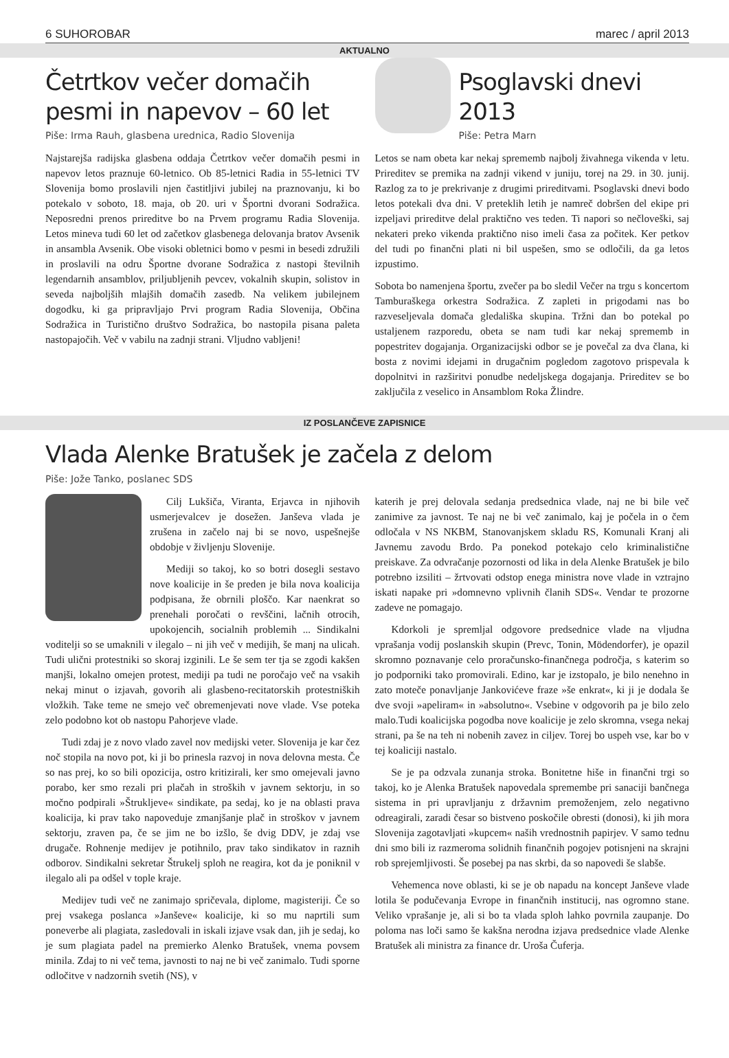6 SUHOROBAR marec / april 2013
AKTUALNO
Četrtkov večer domačih pesmi in napevov – 60 let
Piše: Irma Rauh, glasbena urednica, Radio Slovenija
Najstarejša radijska glasbena oddaja Četrtkov večer domačih pesmi in napevov letos praznuje 60-letnico. Ob 85-letnici Radia in 55-letnici TV Slovenija bomo proslavili njen častitljivi jubilej na praznovanju, ki bo potekalo v soboto, 18. maja, ob 20. uri v Športni dvorani Sodražica. Neposredni prenos prireditve bo na Prvem programu Radia Slovenija. Letos mineva tudi 60 let od začetkov glasbenega delovanja bratov Avsenik in ansambla Avsenik. Obe visoki obletnici bomo v pesmi in besedi združili in proslavili na odru Športne dvorane Sodražica z nastopi številnih legendarnih ansamblov, priljubljenih pevcev, vokalnih skupin, solistov in seveda najboljših mlajših domačih zasedb. Na velikem jubilejnem dogodku, ki ga pripravljajo Prvi program Radia Slovenija, Občina Sodražica in Turistično društvo Sodražica, bo nastopila pisana paleta nastopajočih. Več v vabilu na zadnji strani. Vljudno vabljeni!
Psoglavski dnevi 2013
Piše: Petra Marn
Letos se nam obeta kar nekaj sprememb najbolj živahnega vikenda v letu. Prireditev se premika na zadnji vikend v juniju, torej na 29. in 30. junij. Razlog za to je prekrivanje z drugimi prireditvami. Psoglavski dnevi bodo letos potekali dva dni. V preteklih letih je namreč dobršen del ekipe pri izpeljavi prireditve delal praktično ves teden. Ti napori so nečloveški, saj nekateri preko vikenda praktično niso imeli časa za počitek. Ker petkov del tudi po finančni plati ni bil uspešen, smo se odločili, da ga letos izpustimo.
Sobota bo namenjena športu, zvečer pa bo sledil Večer na trgu s koncertom Tamburaškega orkestra Sodražica. Z zapleti in prigodami nas bo razveseljevala domača gledališka skupina. Tržni dan bo potekal po ustaljenem razporedu, obeta se nam tudi kar nekaj sprememb in popestritev dogajanja. Organizacijski odbor se je povečal za dva člana, ki bosta z novimi idejami in drugačnim pogledom zagotovo prispevala k dopolnitvi in razširitvi ponudbe nedeljskega dogajanja. Prireditev se bo zaključila z veselico in Ansamblom Roka Žlindre.
IZ POSLANČEVE ZAPISNICE
Vlada Alenke Bratušek je začela z delom
Piše: Jože Tanko, poslanec SDS
Cilj Lukšiča, Viranta, Erjavca in njihovih usmerjevalcev je dosežen. Janševa vlada je zrušena in začelo naj bi se novo, uspešnejše obdobje v življenju Slovenije.
Mediji so takoj, ko so botri dosegli sestavo nove koalicije in še preden je bila nova koalicija podpisana, že obrnili ploščo. Kar naenkrat so prenehali poročati o revščini, lačnih otrocih, upokojencih, socialnih problemih ... Sindikalni voditelji so se umaknili v ilegalo – ni jih več v medijih, še manj na ulicah. Tudi ulični protestniki so skoraj izginili. Le še sem ter tja se zgodi kakšen manjši, lokalno omejen protest, mediji pa tudi ne poročajo več na vsakih nekaj minut o izjavah, govorih ali glasbeno-recitatorskih protestniških vložkih. Take teme ne smejo več obremenjevati nove vlade. Vse poteka zelo podobno kot ob nastopu Pahorjeve vlade.
Tudi zdaj je z novo vlado zavel nov medijski veter. Slovenija je kar čez noč stopila na novo pot, ki ji bo prinesla razvoj in nova delovna mesta. Če so nas prej, ko so bili opozicija, ostro kritizirali, ker smo omejevali javno porabo, ker smo rezali pri plačah in stroških v javnem sektorju, in so močno podpirali »Štrukljeve« sindikate, pa sedaj, ko je na oblasti prava koalicija, ki prav tako napoveduje zmanjšanje plač in stroškov v javnem sektorju, zraven pa, če se jim ne bo izšlo, še dvig DDV, je zdaj vse drugače. Rohnenje medijev je potihnilo, prav tako sindikatov in raznih odborov. Sindikalni sekretar Štrukelj sploh ne reagira, kot da je poniknil v ilegalo ali pa odšel v tople kraje.
Medijev tudi več ne zanimajo spričevala, diplome, magisteriji. Če so prej vsakega poslanca »Janševe« koalicije, ki so mu naprtili sum poneverbe ali plagiata, zasledovali in iskali izjave vsak dan, jih je sedaj, ko je sum plagiata padel na premierko Alenko Bratušek, vnema povsem minila. Zdaj to ni več tema, javnosti to naj ne bi več zanimalo. Tudi sporne odločitve v nadzornih svetih (NS), v
katerih je prej delovala sedanja predsednica vlade, naj ne bi bile več zanimive za javnost. Te naj ne bi več zanimalo, kaj je počela in o čem odločala v NS NKBM, Stanovanjskem skladu RS, Komunali Kranj ali Javnemu zavodu Brdo. Pa ponekod potekajo celo kriminalistične preiskave. Za odvračanje pozornosti od lika in dela Alenke Bratušek je bilo potrebno izsiliti – žrtvovati odstop enega ministra nove vlade in vztrajno iskati napake pri »domnevno vplivnih članih SDS«. Vendar te prozorne zadeve ne pomagajo.
Kdorkoli je spremljal odgovore predsednice vlade na vljudna vprašanja vodij poslanskih skupin (Prevc, Tonin, Mödendorfer), je opazil skromno poznavanje celo proračunsko-finančnega področja, s katerim so jo podporniki tako promovirali. Edino, kar je izstopalo, je bilo nenehno in zato moteče ponavljanje Jankovićeve fraze »še enkrat«, ki ji je dodala še dve svoji »apeliram« in »absolutno«. Vsebine v odgovorih pa je bilo zelo malo.Tudi koalicijska pogodba nove koalicije je zelo skromna, vsega nekaj strani, pa še na teh ni nobenih zavez in ciljev. Torej bo uspeh vse, kar bo v tej koaliciji nastalo.
Se je pa odzvala zunanja stroka. Bonitetne hiše in finančni trgi so takoj, ko je Alenka Bratušek napovedala spremembe pri sanaciji bančnega sistema in pri upravljanju z državnim premoženjem, zelo negativno odreagirali, zaradi česar so bistveno poskočile obresti (donosi), ki jih mora Slovenija zagotavljati »kupcem« naših vrednostnih papirjev. V samo tednu dni smo bili iz razmeroma solidnih finančnih pogojev potisnjeni na skrajni rob sprejemljivosti. Še posebej pa nas skrbi, da so napovedi še slabše.
Vehemenca nove oblasti, ki se je ob napadu na koncept Janševe vlade lotila še podučevanja Evrope in finančnih institucij, nas ogromno stane. Veliko vprašanje je, ali si bo ta vlada sploh lahko povrnila zaupanje. Do poloma nas loči samo še kakšna nerodna izjava predsednice vlade Alenke Bratušek ali ministra za finance dr. Uroša Čuferja.